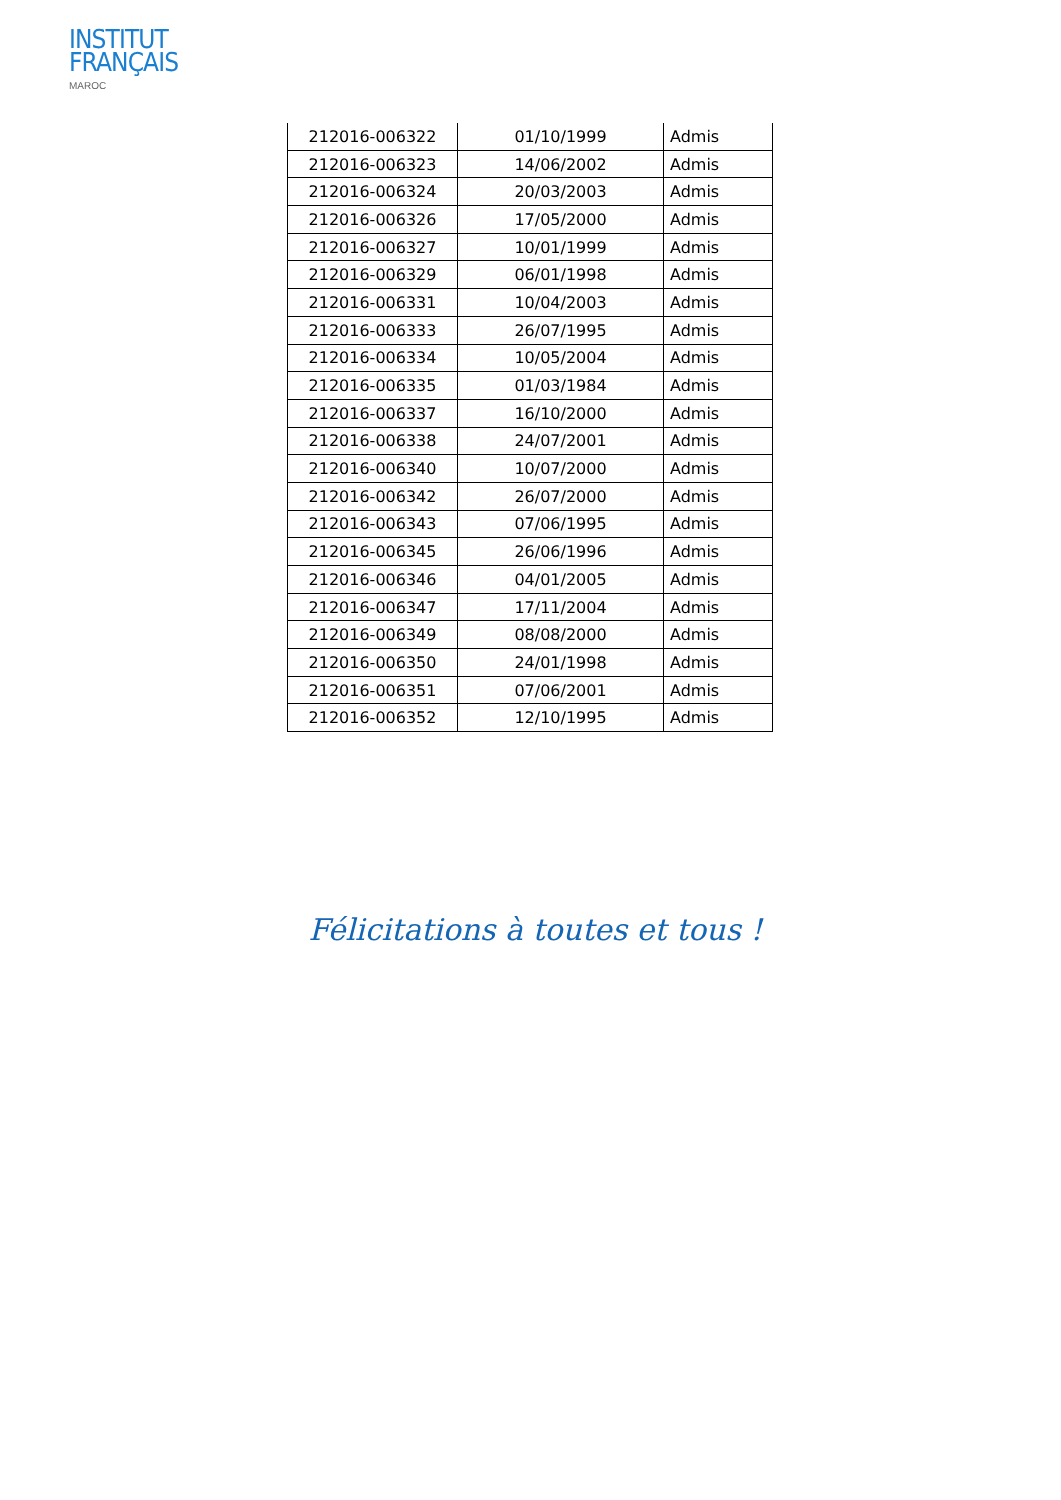INSTITUT
FRANÇAIS
MAROC
| 212016-006322 | 01/10/1999 | Admis |
| 212016-006323 | 14/06/2002 | Admis |
| 212016-006324 | 20/03/2003 | Admis |
| 212016-006326 | 17/05/2000 | Admis |
| 212016-006327 | 10/01/1999 | Admis |
| 212016-006329 | 06/01/1998 | Admis |
| 212016-006331 | 10/04/2003 | Admis |
| 212016-006333 | 26/07/1995 | Admis |
| 212016-006334 | 10/05/2004 | Admis |
| 212016-006335 | 01/03/1984 | Admis |
| 212016-006337 | 16/10/2000 | Admis |
| 212016-006338 | 24/07/2001 | Admis |
| 212016-006340 | 10/07/2000 | Admis |
| 212016-006342 | 26/07/2000 | Admis |
| 212016-006343 | 07/06/1995 | Admis |
| 212016-006345 | 26/06/1996 | Admis |
| 212016-006346 | 04/01/2005 | Admis |
| 212016-006347 | 17/11/2004 | Admis |
| 212016-006349 | 08/08/2000 | Admis |
| 212016-006350 | 24/01/1998 | Admis |
| 212016-006351 | 07/06/2001 | Admis |
| 212016-006352 | 12/10/1995 | Admis |
Félicitations à toutes et tous !